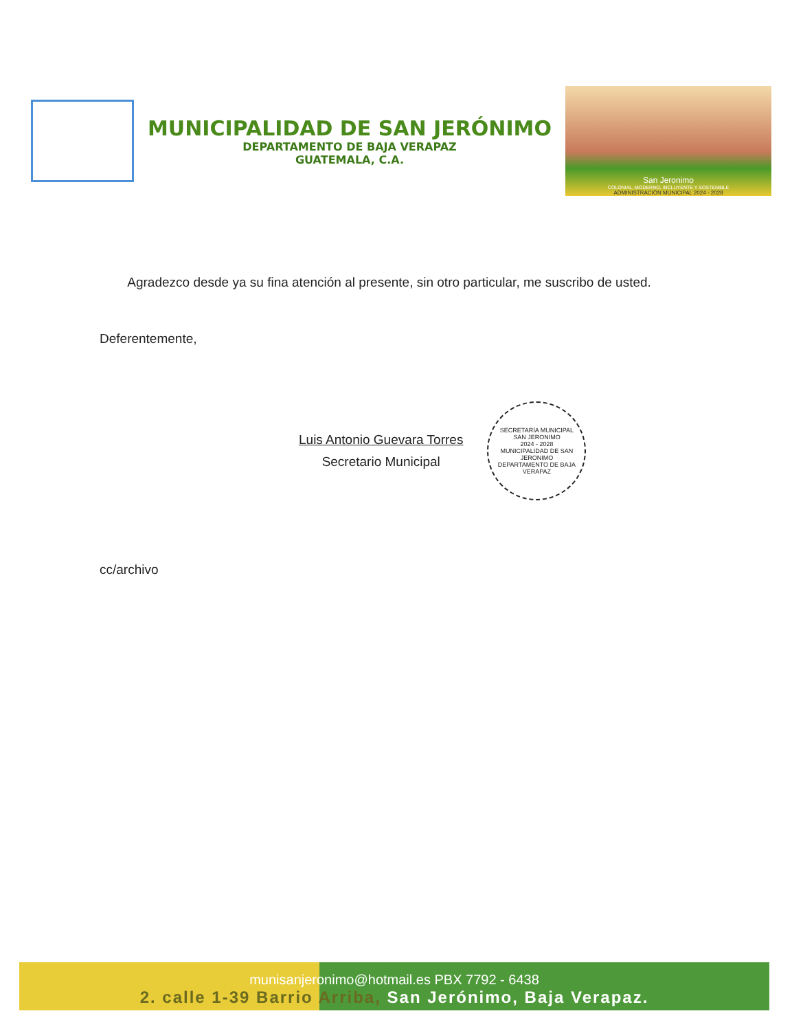MUNICIPALIDAD DE SAN JERÓNIMO
DEPARTAMENTO DE BAJA VERAPAZ
GUATEMALA, C.A.
San Jeronimo
COLONIAL, MODERNO, INCLUYENTE Y SOSTENIBLE
ADMINISTRACIÓN MUNICIPAL 2024 - 2028
Agradezco desde ya su fina atención al presente, sin otro particular, me suscribo de usted.
Deferentemente,
Luis Antonio Guevara Torres
Secretario Municipal
SECRETARÍA MUNICIPAL
SAN JERONIMO
2024 - 2028
MUNICIPALIDAD DE SAN JERONIMO
DEPARTAMENTO DE BAJA VERAPAZ
cc/archivo
munisanjeronimo@hotmail.es PBX 7792 - 6438
2. calle 1-39 Barrio Arriba, San Jerónimo, Baja Verapaz.